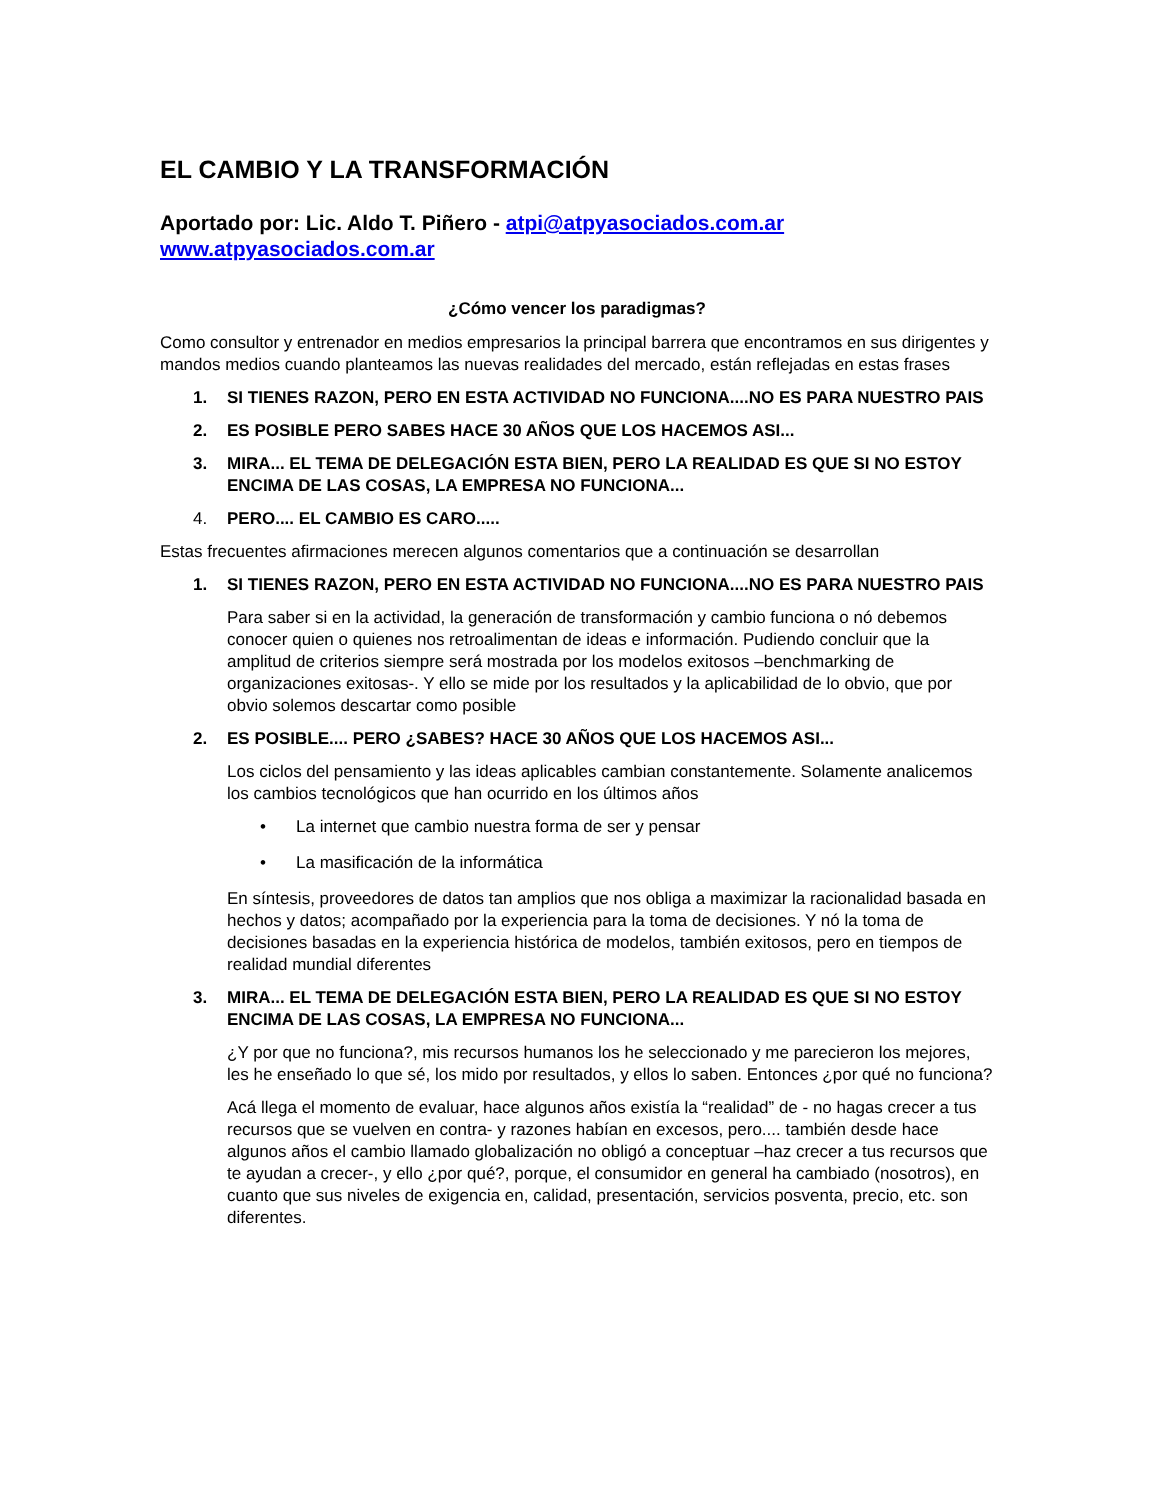EL CAMBIO Y LA TRANSFORMACIÓN
Aportado por: Lic. Aldo T. Piñero - atpi@atpyasociados.com.ar
www.atpyasociados.com.ar
¿Cómo vencer los paradigmas?
Como consultor y entrenador en medios empresarios la principal barrera que encontramos en sus dirigentes y mandos medios cuando planteamos las nuevas realidades del mercado, están reflejadas en estas frases
1. SI TIENES RAZON, PERO EN ESTA ACTIVIDAD NO FUNCIONA....NO ES PARA NUESTRO PAIS
2. ES POSIBLE PERO SABES HACE 30 AÑOS QUE LOS HACEMOS ASI...
3. MIRA... EL TEMA DE DELEGACIÓN ESTA BIEN, PERO LA REALIDAD ES QUE SI NO ESTOY ENCIMA DE LAS COSAS, LA EMPRESA NO FUNCIONA...
4. PERO.... EL CAMBIO ES CARO.....
Estas frecuentes afirmaciones merecen algunos comentarios que a continuación se desarrollan
1. SI TIENES RAZON, PERO EN ESTA ACTIVIDAD NO FUNCIONA....NO ES PARA NUESTRO PAIS
Para saber si en la actividad, la generación de transformación y cambio funciona o nó debemos conocer quien o quienes nos retroalimentan de ideas e información. Pudiendo concluir que la amplitud de criterios siempre será mostrada por los modelos exitosos –benchmarking de organizaciones exitosas-. Y ello se mide por los resultados y la aplicabilidad de lo obvio, que por obvio solemos descartar como posible
2. ES POSIBLE.... PERO ¿SABES? HACE 30 AÑOS QUE LOS HACEMOS ASI...
Los ciclos del pensamiento y las ideas aplicables cambian constantemente. Solamente analicemos los cambios tecnológicos que han ocurrido en los últimos años
• La internet que cambio nuestra forma de ser y pensar
• La masificación de la informática
En síntesis, proveedores de datos tan amplios que nos obliga a maximizar la racionalidad basada en hechos y datos; acompañado por la experiencia para la toma de decisiones. Y nó la toma de decisiones basadas en la experiencia histórica de modelos, también exitosos, pero en tiempos de realidad mundial diferentes
3. MIRA... EL TEMA DE DELEGACIÓN ESTA BIEN, PERO LA REALIDAD ES QUE SI NO ESTOY ENCIMA DE LAS COSAS, LA EMPRESA NO FUNCIONA...
¿Y por que no funciona?, mis recursos humanos los he seleccionado y me parecieron los mejores, les he enseñado lo que sé, los mido por resultados, y ellos lo saben. Entonces ¿por qué no funciona?
Acá llega el momento de evaluar, hace algunos años existía la “realidad” de - no hagas crecer a tus recursos que se vuelven en contra- y razones habían en excesos, pero.... también desde hace algunos años el cambio llamado globalización no obligó a conceptuar –haz crecer a tus recursos que te ayudan a crecer-, y ello ¿por qué?, porque, el consumidor en general ha cambiado (nosotros), en cuanto que sus niveles de exigencia en, calidad, presentación, servicios posventa, precio, etc. son diferentes.